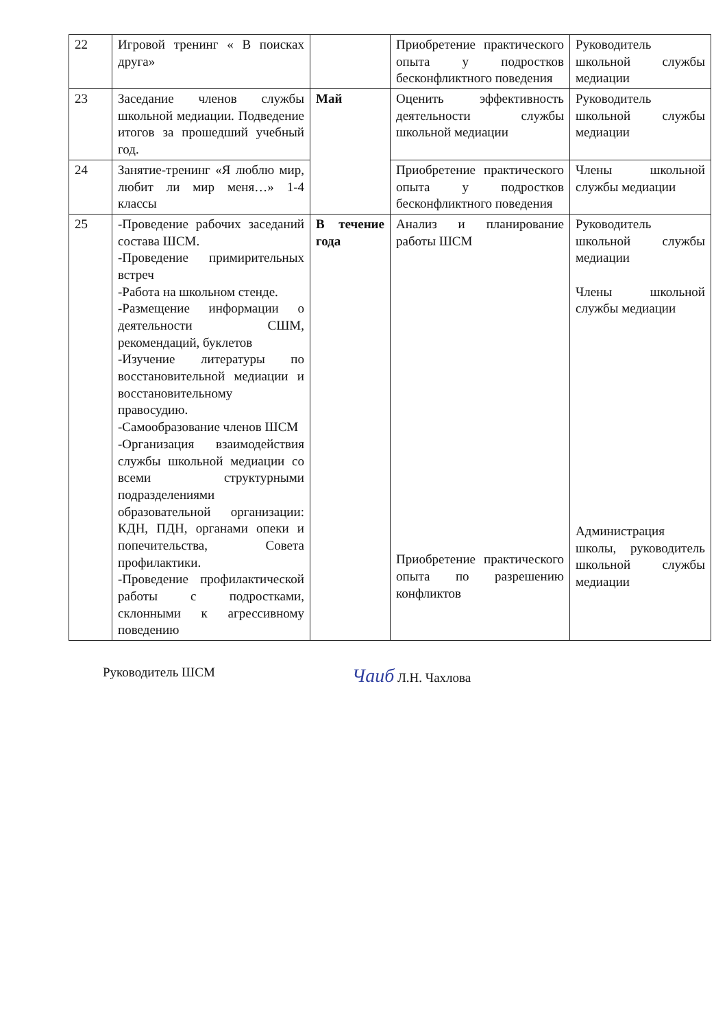| 22 | Игровой тренинг « В поисках друга» | | Приобретение практического опыта у подростков бесконфликтного поведения | Руководитель школьной службы медиации |
| 23 | Заседание членов службы школьной медиации. Подведение итогов за прошедший учебный год. | Май | Оценить эффективность деятельности службы школьной медиации | Руководитель школьной службы медиации |
| 24 | Занятие-тренинг «Я люблю мир, любит ли мир меня…» 1-4 классы | | Приобретение практического опыта у подростков бесконфликтного поведения | Члены школьной службы медиации |
| 25 | -Проведение рабочих заседаний состава ШСМ. -Проведение примирительных встреч -Работа на школьном стенде. -Размещение информации о деятельности СШМ, рекомендаций, буклетов -Изучение литературы по восстановительной медиации и восстановительному правосудию. -Самообразование членов ШСМ -Организация взаимодействия службы школьной медиации со всеми структурными подразделениями образовательной организации: КДН, ПДН, органами опеки и попечительства, Совета профилактики. -Проведение профилактической работы с подростками, склонными к агрессивному поведению | В течение года | Анализ и планирование работы ШСМ Приобретение практического опыта по разрешению конфликтов | Руководитель школьной службы медиации Члены школьной службы медиации Администрация школы, руководитель школьной службы медиации |
Руководитель ШСМ Чаиб Л.Н. Чахлова